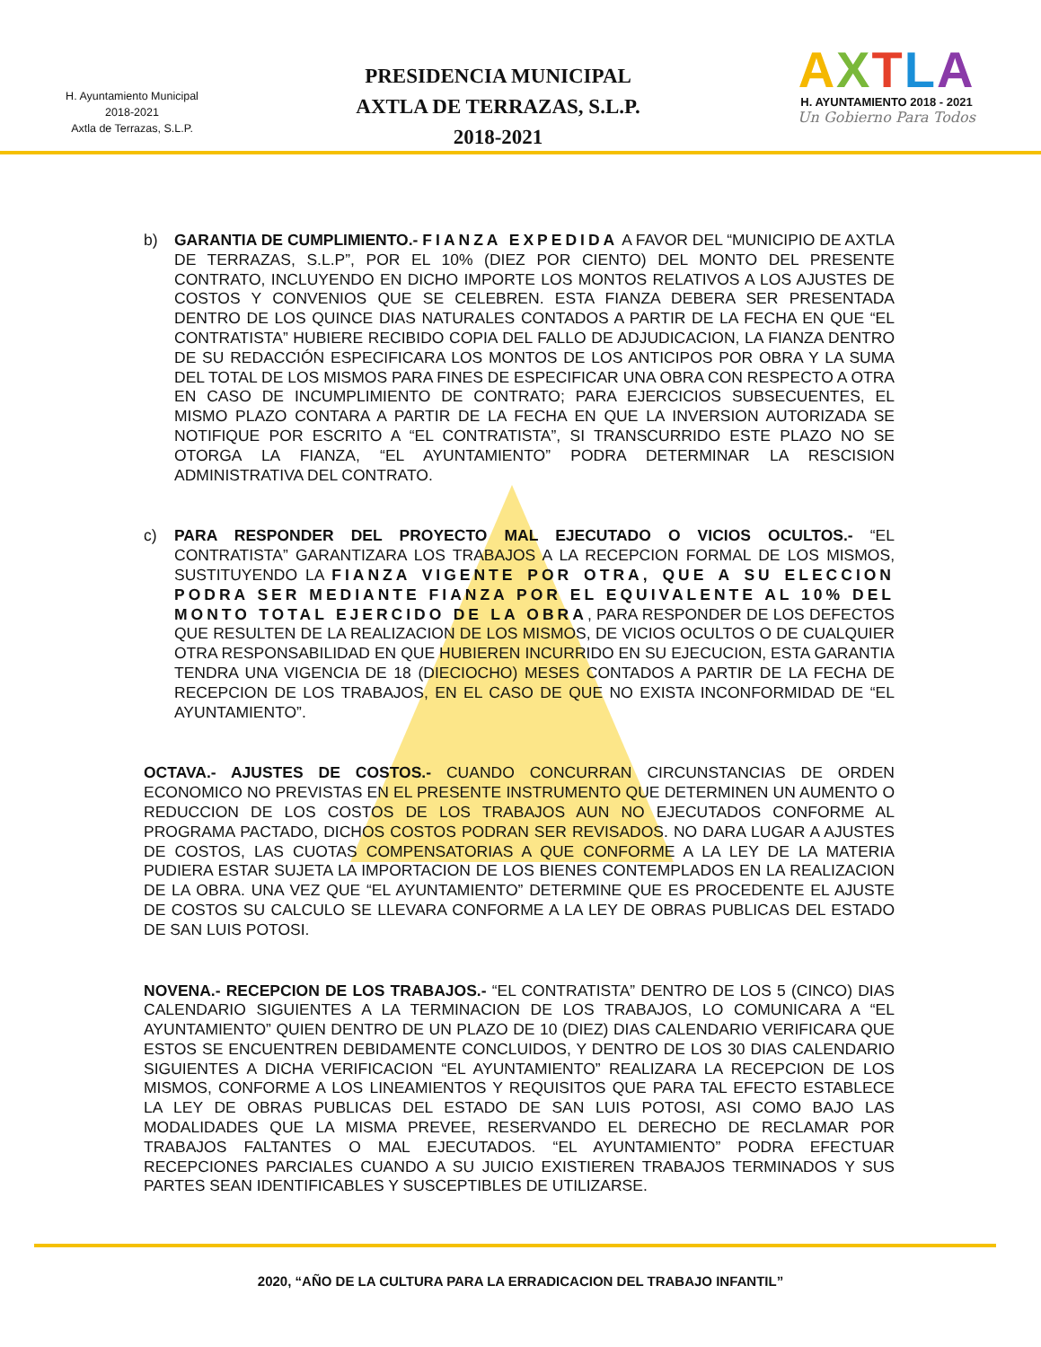H. Ayuntamiento Municipal
2018-2021
Axtla de Terrazas, S.L.P.
PRESIDENCIA MUNICIPAL
AXTLA DE TERRAZAS, S.L.P.
2018-2021
AXTLA
H. AYUNTAMIENTO 2018 - 2021
Un Gobierno Para Todos
b) GARANTIA DE CUMPLIMIENTO.- FIANZA EXPEDIDA A FAVOR DEL “MUNICIPIO DE AXTLA DE TERRAZAS, S.L.P”, POR EL 10% (DIEZ POR CIENTO) DEL MONTO DEL PRESENTE CONTRATO, INCLUYENDO EN DICHO IMPORTE LOS MONTOS RELATIVOS A LOS AJUSTES DE COSTOS Y CONVENIOS QUE SE CELEBREN. ESTA FIANZA DEBERA SER PRESENTADA DENTRO DE LOS QUINCE DIAS NATURALES CONTADOS A PARTIR DE LA FECHA EN QUE “EL CONTRATISTA” HUBIERE RECIBIDO COPIA DEL FALLO DE ADJUDICACION, LA FIANZA DENTRO DE SU REDACCIÓN ESPECIFICARA LOS MONTOS DE LOS ANTICIPOS POR OBRA Y LA SUMA DEL TOTAL DE LOS MISMOS PARA FINES DE ESPECIFICAR UNA OBRA CON RESPECTO A OTRA EN CASO DE INCUMPLIMIENTO DE CONTRATO; PARA EJERCICIOS SUBSECUENTES, EL MISMO PLAZO CONTARA A PARTIR DE LA FECHA EN QUE LA INVERSION AUTORIZADA SE NOTIFIQUE POR ESCRITO A “EL CONTRATISTA”, SI TRANSCURRIDO ESTE PLAZO NO SE OTORGA LA FIANZA, “EL AYUNTAMIENTO” PODRA DETERMINAR LA RESCISION ADMINISTRATIVA DEL CONTRATO.
c) PARA RESPONDER DEL PROYECTO MAL EJECUTADO O VICIOS OCULTOS.- “EL CONTRATISTA” GARANTIZARA LOS TRABAJOS A LA RECEPCION FORMAL DE LOS MISMOS, SUSTITUYENDO LA FIANZA VIGENTE POR OTRA, QUE A SU ELECCION PODRA SER MEDIANTE FIANZA POR EL EQUIVALENTE AL 10% DEL MONTO TOTAL EJERCIDO DE LA OBRA, PARA RESPONDER DE LOS DEFECTOS QUE RESULTEN DE LA REALIZACION DE LOS MISMOS, DE VICIOS OCULTOS O DE CUALQUIER OTRA RESPONSABILIDAD EN QUE HUBIEREN INCURRIDO EN SU EJECUCION, ESTA GARANTIA TENDRA UNA VIGENCIA DE 18 (DIECIOCHO) MESES CONTADOS A PARTIR DE LA FECHA DE RECEPCION DE LOS TRABAJOS, EN EL CASO DE QUE NO EXISTA INCONFORMIDAD DE “EL AYUNTAMIENTO”.
OCTAVA.- AJUSTES DE COSTOS.- CUANDO CONCURRAN CIRCUNSTANCIAS DE ORDEN ECONOMICO NO PREVISTAS EN EL PRESENTE INSTRUMENTO QUE DETERMINEN UN AUMENTO O REDUCCION DE LOS COSTOS DE LOS TRABAJOS AUN NO EJECUTADOS CONFORME AL PROGRAMA PACTADO, DICHOS COSTOS PODRAN SER REVISADOS. NO DARA LUGAR A AJUSTES DE COSTOS, LAS CUOTAS COMPENSATORIAS A QUE CONFORME A LA LEY DE LA MATERIA PUDIERA ESTAR SUJETA LA IMPORTACION DE LOS BIENES CONTEMPLADOS EN LA REALIZACION DE LA OBRA. UNA VEZ QUE “EL AYUNTAMIENTO” DETERMINE QUE ES PROCEDENTE EL AJUSTE DE COSTOS SU CALCULO SE LLEVARA CONFORME A LA LEY DE OBRAS PUBLICAS DEL ESTADO DE SAN LUIS POTOSI.
NOVENA.- RECEPCION DE LOS TRABAJOS.- “EL CONTRATISTA” DENTRO DE LOS 5 (CINCO) DIAS CALENDARIO SIGUIENTES A LA TERMINACION DE LOS TRABAJOS, LO COMUNICARA A “EL AYUNTAMIENTO” QUIEN DENTRO DE UN PLAZO DE 10 (DIEZ) DIAS CALENDARIO VERIFICARA QUE ESTOS SE ENCUENTREN DEBIDAMENTE CONCLUIDOS, Y DENTRO DE LOS 30 DIAS CALENDARIO SIGUIENTES A DICHA VERIFICACION “EL AYUNTAMIENTO” REALIZARA LA RECEPCION DE LOS MISMOS, CONFORME A LOS LINEAMIENTOS Y REQUISITOS QUE PARA TAL EFECTO ESTABLECE LA LEY DE OBRAS PUBLICAS DEL ESTADO DE SAN LUIS POTOSI, ASI COMO BAJO LAS MODALIDADES QUE LA MISMA PREVEE, RESERVANDO EL DERECHO DE RECLAMAR POR TRABAJOS FALTANTES O MAL EJECUTADOS. “EL AYUNTAMIENTO” PODRA EFECTUAR RECEPCIONES PARCIALES CUANDO A SU JUICIO EXISTIEREN TRABAJOS TERMINADOS Y SUS PARTES SEAN IDENTIFICABLES Y SUSCEPTIBLES DE UTILIZARSE.
2020, “AÑO DE LA CULTURA PARA LA ERRADICACION DEL TRABAJO INFANTIL”